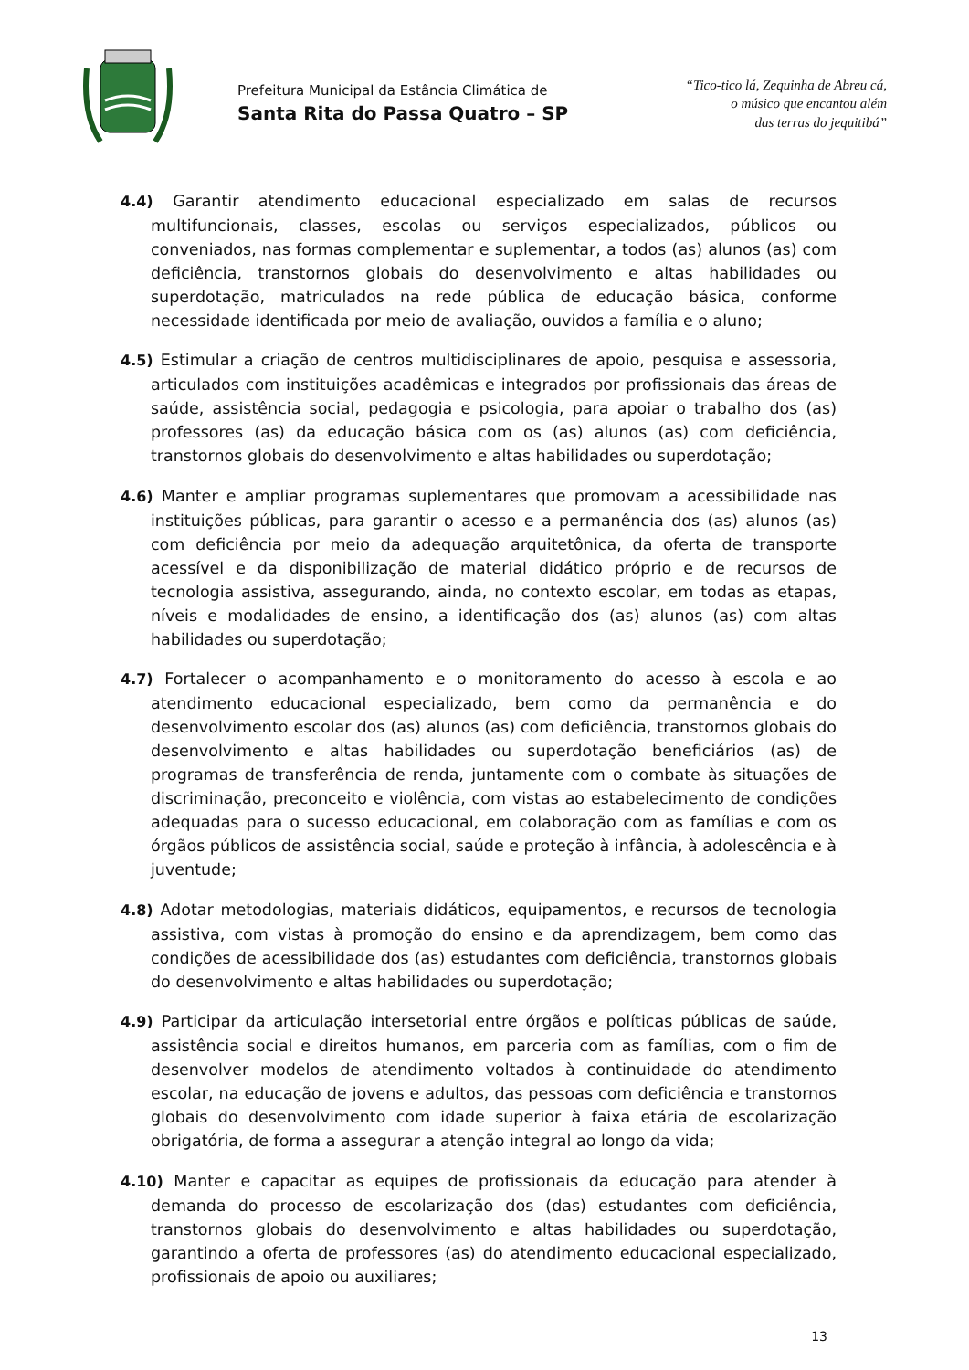Prefeitura Municipal da Estância Climática de
Santa Rita do Passa Quatro – SP
“Tico-tico lá, Zequinha de Abreu cá,
o músico que encantou além
das terras do jequitibá”
4.4) Garantir atendimento educacional especializado em salas de recursos multifuncionais, classes, escolas ou serviços especializados, públicos ou conveniados, nas formas complementar e suplementar, a todos (as) alunos (as) com deficiência, transtornos globais do desenvolvimento e altas habilidades ou superdotação, matriculados na rede pública de educação básica, conforme necessidade identificada por meio de avaliação, ouvidos a família e o aluno;
4.5) Estimular a criação de centros multidisciplinares de apoio, pesquisa e assessoria, articulados com instituições acadêmicas e integrados por profissionais das áreas de saúde, assistência social, pedagogia e psicologia, para apoiar o trabalho dos (as) professores (as) da educação básica com os (as) alunos (as) com deficiência, transtornos globais do desenvolvimento e altas habilidades ou superdotação;
4.6) Manter e ampliar programas suplementares que promovam a acessibilidade nas instituições públicas, para garantir o acesso e a permanência dos (as) alunos (as) com deficiência por meio da adequação arquitetônica, da oferta de transporte acessível e da disponibilização de material didático próprio e de recursos de tecnologia assistiva, assegurando, ainda, no contexto escolar, em todas as etapas, níveis e modalidades de ensino, a identificação dos (as) alunos (as) com altas habilidades ou superdotação;
4.7) Fortalecer o acompanhamento e o monitoramento do acesso à escola e ao atendimento educacional especializado, bem como da permanência e do desenvolvimento escolar dos (as) alunos (as) com deficiência, transtornos globais do desenvolvimento e altas habilidades ou superdotação beneficiários (as) de programas de transferência de renda, juntamente com o combate às situações de discriminação, preconceito e violência, com vistas ao estabelecimento de condições adequadas para o sucesso educacional, em colaboração com as famílias e com os órgãos públicos de assistência social, saúde e proteção à infância, à adolescência e à juventude;
4.8) Adotar metodologias, materiais didáticos, equipamentos, e recursos de tecnologia assistiva, com vistas à promoção do ensino e da aprendizagem, bem como das condições de acessibilidade dos (as) estudantes com deficiência, transtornos globais do desenvolvimento e altas habilidades ou superdotação;
4.9) Participar da articulação intersetorial entre órgãos e políticas públicas de saúde, assistência social e direitos humanos, em parceria com as famílias, com o fim de desenvolver modelos de atendimento voltados à continuidade do atendimento escolar, na educação de jovens e adultos, das pessoas com deficiência e transtornos globais do desenvolvimento com idade superior à faixa etária de escolarização obrigatória, de forma a assegurar a atenção integral ao longo da vida;
4.10) Manter e capacitar as equipes de profissionais da educação para atender à demanda do processo de escolarização dos (das) estudantes com deficiência, transtornos globais do desenvolvimento e altas habilidades ou superdotação, garantindo a oferta de professores (as) do atendimento educacional especializado, profissionais de apoio ou auxiliares;
13